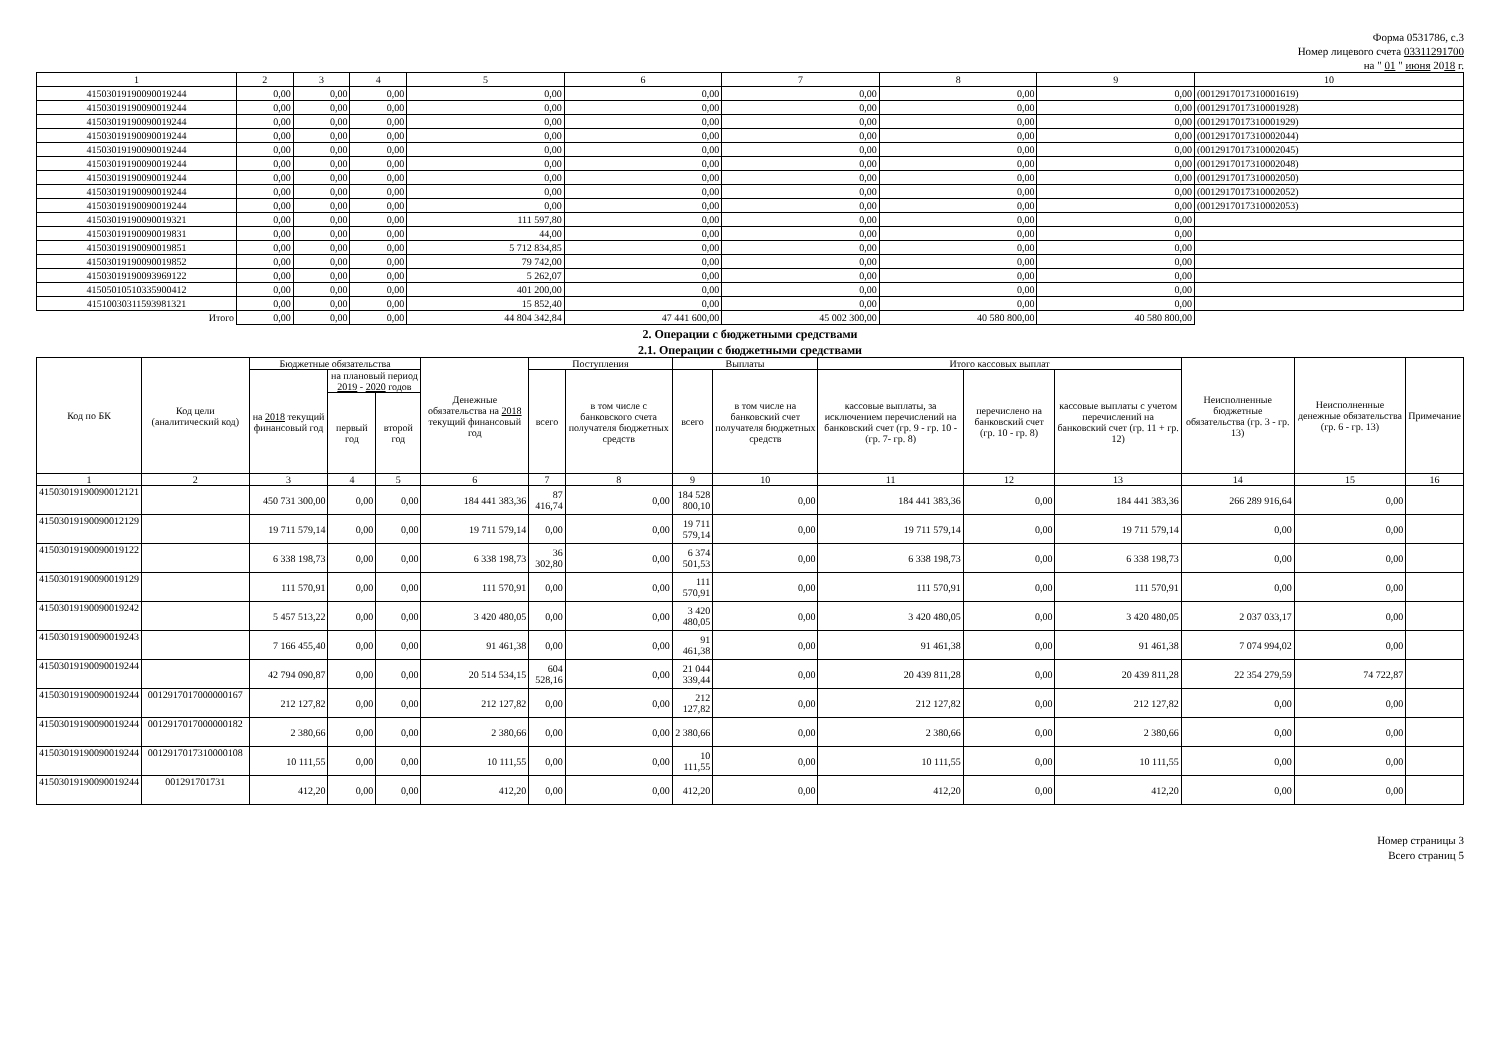Форма 0531786, с.3
Номер лицевого счета 03311291700
на " 01 " июня 2018 г.
| 1 | 2 | 3 | 4 | 5 | 6 | 7 | 8 | 9 | 10 |
| 41503019190090019244 | 0,00 | 0,00 | 0,00 | 0,00 | 0,00 | 0,00 | 0,00 | 0,00 | (0012917017310001619) |
| 41503019190090019244 | 0,00 | 0,00 | 0,00 | 0,00 | 0,00 | 0,00 | 0,00 | 0,00 | (0012917017310001928) |
| 41503019190090019244 | 0,00 | 0,00 | 0,00 | 0,00 | 0,00 | 0,00 | 0,00 | 0,00 | (0012917017310001929) |
| 41503019190090019244 | 0,00 | 0,00 | 0,00 | 0,00 | 0,00 | 0,00 | 0,00 | 0,00 | (0012917017310002044) |
| 41503019190090019244 | 0,00 | 0,00 | 0,00 | 0,00 | 0,00 | 0,00 | 0,00 | 0,00 | (0012917017310002045) |
| 41503019190090019244 | 0,00 | 0,00 | 0,00 | 0,00 | 0,00 | 0,00 | 0,00 | 0,00 | (0012917017310002048) |
| 41503019190090019244 | 0,00 | 0,00 | 0,00 | 0,00 | 0,00 | 0,00 | 0,00 | 0,00 | (0012917017310002050) |
| 41503019190090019244 | 0,00 | 0,00 | 0,00 | 0,00 | 0,00 | 0,00 | 0,00 | 0,00 | (0012917017310002052) |
| 41503019190090019244 | 0,00 | 0,00 | 0,00 | 0,00 | 0,00 | 0,00 | 0,00 | 0,00 | (0012917017310002053) |
| 41503019190090019321 | 0,00 | 0,00 | 0,00 | 111 597,80 | 0,00 | 0,00 | 0,00 | 0,00 | |
| 41503019190090019831 | 0,00 | 0,00 | 0,00 | 44,00 | 0,00 | 0,00 | 0,00 | 0,00 | |
| 41503019190090019851 | 0,00 | 0,00 | 0,00 | 5 712 834,85 | 0,00 | 0,00 | 0,00 | 0,00 | |
| 41503019190090019852 | 0,00 | 0,00 | 0,00 | 79 742,00 | 0,00 | 0,00 | 0,00 | 0,00 | |
| 41503019190093969122 | 0,00 | 0,00 | 0,00 | 5 262,07 | 0,00 | 0,00 | 0,00 | 0,00 | |
| 41505010510335900412 | 0,00 | 0,00 | 0,00 | 401 200,00 | 0,00 | 0,00 | 0,00 | 0,00 | |
| 41510030311593981321 | 0,00 | 0,00 | 0,00 | 15 852,40 | 0,00 | 0,00 | 0,00 | 0,00 | |
| Итого | 0,00 | 0,00 | 0,00 | 44 804 342,84 | 47 441 600,00 | 45 002 300,00 | 40 580 800,00 | 40 580 800,00 | |
2. Операции с бюджетными средствами
2.1. Операции с бюджетными средствами
| Код по БК | Код цели (аналитический код) | Бюджетные обязательства | | | Денежные обязательства на 2018 текущий финансовый год | Поступления | | Выплаты | | Итого кассовых выплат | | | Неисполненные бюджетные обязательства (гр. 3 - гр. 13) | Неисполненные денежные обязательства (гр. 6 - гр. 13) | Примечание |
| --- | --- | --- | --- | --- | --- | --- | --- | --- | --- | --- | --- | --- | --- | --- | --- |
| | | на 2018 текущий финансовый год | на плановый период 2019 - 2020 годов | | | всего | в том числе с банковского счета получателя бюджетных средств | всего | в том числе на банковский счет получателя бюджетных средств | кассовые выплаты, за исключением перечислений на банковский счет (гр. 9 - гр. 10 - (гр. 7- гр. 8) | перечислено на банковский счет (гр. 10 - гр. 8) | кассовые выплаты с учетом перечислений на банковский счет (гр. 11 + гр. 12) | | | |
| | | | первый год | второй год | | | | | | | | | | | |
| 1 | 2 | 3 | 4 | 5 | 6 | 7 | 8 | 9 | 10 | 11 | 12 | 13 | 14 | 15 | 16 |
| 41503019190090012121 | | 450 731 300,00 | 0,00 | 0,00 | 184 441 383,36 | 87 416,74 | 0,00 | 184 528 800,10 | 0,00 | 184 441 383,36 | 0,00 | 184 441 383,36 | 266 289 916,64 | 0,00 | |
| 41503019190090012129 | | 19 711 579,14 | 0,00 | 0,00 | 19 711 579,14 | 0,00 | 0,00 | 19 711 579,14 | 0,00 | 19 711 579,14 | 0,00 | 19 711 579,14 | 0,00 | 0,00 | |
| 41503019190090019122 | | 6 338 198,73 | 0,00 | 0,00 | 6 338 198,73 | 36 302,80 | 0,00 | 6 374 501,53 | 0,00 | 6 338 198,73 | 0,00 | 6 338 198,73 | 0,00 | 0,00 | |
| 41503019190090019129 | | 111 570,91 | 0,00 | 0,00 | 111 570,91 | 0,00 | 0,00 | 111 570,91 | 0,00 | 111 570,91 | 0,00 | 111 570,91 | 0,00 | 0,00 | |
| 41503019190090019242 | | 5 457 513,22 | 0,00 | 0,00 | 3 420 480,05 | 0,00 | 0,00 | 3 420 480,05 | 0,00 | 3 420 480,05 | 0,00 | 3 420 480,05 | 2 037 033,17 | 0,00 | |
| 41503019190090019243 | | 7 166 455,40 | 0,00 | 0,00 | 91 461,38 | 0,00 | 0,00 | 91 461,38 | 0,00 | 91 461,38 | 0,00 | 91 461,38 | 7 074 994,02 | 0,00 | |
| 41503019190090019244 | | 42 794 090,87 | 0,00 | 0,00 | 20 514 534,15 | 604 528,16 | 0,00 | 21 044 339,44 | 0,00 | 20 439 811,28 | 0,00 | 20 439 811,28 | 22 354 279,59 | 74 722,87 | |
| 41503019190090019244 | 0012917017000000167 | 212 127,82 | 0,00 | 0,00 | 212 127,82 | 0,00 | 0,00 | 212 127,82 | 0,00 | 212 127,82 | 0,00 | 212 127,82 | 0,00 | 0,00 | |
| 41503019190090019244 | 0012917017000000182 | 2 380,66 | 0,00 | 0,00 | 2 380,66 | 0,00 | 0,00 | 2 380,66 | 0,00 | 2 380,66 | 0,00 | 2 380,66 | 0,00 | 0,00 | |
| 41503019190090019244 | 0012917017310000108 | 10 111,55 | 0,00 | 0,00 | 10 111,55 | 0,00 | 0,00 | 10 111,55 | 0,00 | 10 111,55 | 0,00 | 10 111,55 | 0,00 | 0,00 | |
| 41503019190090019244 | 001291701731 | 412,20 | 0,00 | 0,00 | 412,20 | 0,00 | 0,00 | 412,20 | 0,00 | 412,20 | 0,00 | 412,20 | 0,00 | 0,00 | |
Номер страницы 3
Всего страниц 5